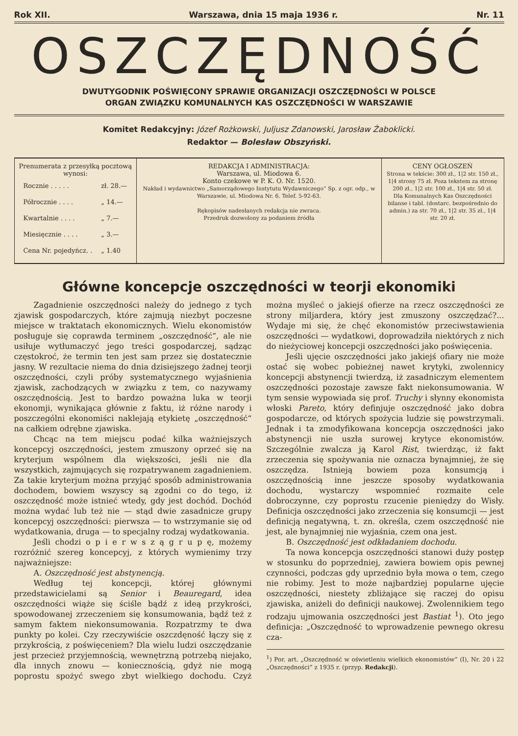Rok XII. Warszawa, dnia 15 maja 1936 r. Nr. 11
OSZCZĘDNOŚĆ
DWUTYGODNIK POŚWIĘCONY SPRAWIE ORGANIZACJI OSZCZĘDNOŚCI W POLSCE
ORGAN ZWIĄZKU KOMUNALNYCH KAS OSZCZĘDNOŚCI W WARSZAWIE
Komitet Redakcyjny: Józef Rożkowski, Juljusz Zdanowski, Jarosław Żaboklicki.
Redaktor — Bolesław Obszyński.
| Prenumerata z przesyłką pocztową wynosi: / Rocznie . . . . . / zł. 28.— / / Półrocznie . . . . / „ 14.— / / Kwartalnie . . . . / „ 7.— / / Miesięcznie . . . . / „ 3.— / / Cena Nr. pojedyńcz. . / „ 1.40 / | REDAKCJA I ADMINISTRACJA: Warszawa, ul. Miodowa 6. Konto czekowe w P. K. O. Nr. 1520. Nakład i wydawnictwo „Samorządowego Instytutu Wydawniczego” Sp. z ogr. odp., w Warszawie, ul. Miodowa Nr. 6. Telef. 5-92-63. Rękopisów nadesłanych redakcja nie zwraca. Przedruk dozwolony za podaniem źródła | CENY OGŁOSZEŃ Strona w tekście: 300 zł., 1/2 str. 150 zł., 1/4 strony 75 zł. Poza tekstem za stronę 200 zł., 1/2 str. 100 zł., 1/4 str. 50 zł. Dla Komunalnych Kas Oszczędności bilanse i tabl. (dostarc. bezpośrednio do admin.) za str. 70 zł., 1/2 str. 35 zł., 1/4 str. 20 zł. |
Główne koncepcje oszczędności w teorji ekonomiki
Zagadnienie oszczędności należy do jednego z tych zjawisk gospodarczych, które zajmują niezbyt poczesne miejsce w traktatach ekonomicznych. Wielu ekonomistów posługuje się coprawda terminem „oszczędność“, ale nie usiłuje wytłumaczyć jego treści gospodarczej, sądząc częstokroć, że termin ten jest sam przez się dostatecznie jasny. W rezultacie niema do dnia dzisiejszego żadnej teorji oszczędności, czyli próby systematycznego wyjaśnienia zjawisk, zachodzących w związku z tem, co nazywamy oszczędnością. Jest to bardzo poważna luka w teorji ekonomji, wynikająca głównie z faktu, iż różne narody i poszczególni ekonomiści naklejają etykietę „oszczędność“ na całkiem odrębne zjawiska.
Chcąc na tem miejscu podać kilka ważniejszych koncepcyj oszczędności, jestem zmuszony oprzeć się na kryterjum wspólnem dla większości, jeśli nie dla wszystkich, zajmujących się rozpatrywanem zagadnieniem. Za takie kryterjum można przyjąć sposób administrowania dochodem, bowiem wszyscy są zgodni co do tego, iż oszczędność może istnieć wtedy, gdy jest dochód. Dochód można wydać lub też nie — stąd dwie zasadnicze grupy koncepcyj oszczędności: pierwsza — to wstrzymanie się od wydatkowania, druga — to specjalny rodzaj wydatkowania.
Jeśli chodzi o p i e r w s z ą g r u p ę, możemy rozróżnić szereg koncepcyj, z których wymienimy trzy najważniejsze:
A. Oszczędność jest abstynencją.
Według tej koncepcji, której głównymi przedstawicielami są Senior i Beauregard, idea oszczędności wiąże się ściśle bądź z ideą przykrości, spowodowanej zrzeczeniem się konsumowania, bądź też z samym faktem niekonsumowania. Rozpatrzmy te dwa punkty po kolei. Czy rzeczywiście oszczdęność łączy się z przykrością, z poświęceniem? Dla wielu ludzi oszczędzanie jest przecież przyjemnością, wewnętrzną potrzebą niejako, dla innych znowu — koniecznością, gdyż nie mogą poprostu spożyć swego zbyt wielkiego dochodu. Czyż można myśleć o jakiejś ofierze na rzecz oszczędności ze strony miljardera, który jest zmuszony oszczędzać?... Wydaje mi się, że chęć ekonomistów przeciwstawienia oszczędności — wydatkowi, doprowadziła niektórych z nich do nieżyciowej koncepcji oszczędności jako poświęcenia.
Jeśli ujęcie oszczędności jako jakiejś ofiary nie może ostać się wobec pobieżnej nawet krytyki, zwolennicy koncepcji abstynencji twierdzą, iż zasadniczym elementem oszczędności pozostaje zawsze fakt niekonsumowania. W tym sensie wypowiada się prof. Truchy i słynny ekonomista włoski Pareto, który definjuje oszczędność jako dobra gospodarcze, od których spożycia ludzie się powstrzymali. Jednak i ta zmodyfikowana koncepcja oszczędności jako abstynencji nie uszła surowej krytyce ekonomistów. Szczególnie zwalcza ją Karol Rist, twierdząc, iż fakt zrzeczenia się spożywania nie oznacza bynajmniej, że się oszczędza. Istnieją bowiem poza konsumcją i oszczędnością inne jeszcze sposoby wydatkowania dochodu, wystarczy wspomnieć rozmaite cele dobroczynne, czy poprostu rzucenie pieniędzy do Wisły. Definicja oszczędności jako zrzeczenia się konsumcji — jest definicją negatywną, t. zn. określa, czem oszczędność nie jest, ale bynajmniej nie wyjaśnia, czem ona jest.
B. Oszczędność jest odkładaniem dochodu.
Ta nowa koncepcja oszczędności stanowi duży postęp w stosunku do poprzedniej, zawiera bowiem opis pewnej czynności, podczas gdy uprzednio była mowa o tem, czego nie robimy. Jest to może najbardziej popularne ujęcie oszczędności, niestety zbliżające się raczej do opisu zjawiska, aniżeli do definicji naukowej. Zwolennikiem tego rodzaju ujmowania oszczędności jest Bastiat <sup>1</sup>). Oto jego definicja: „Oszczędność to wprowadzenie pewnego okresu cza-
<sup>1</sup>) Por. art. „Oszczędność w oświetleniu wielkich ekonomistów“ (I), Nr. 20 i 22 „Oszczędności“ z 1935 r. (przyp. Redakcji).